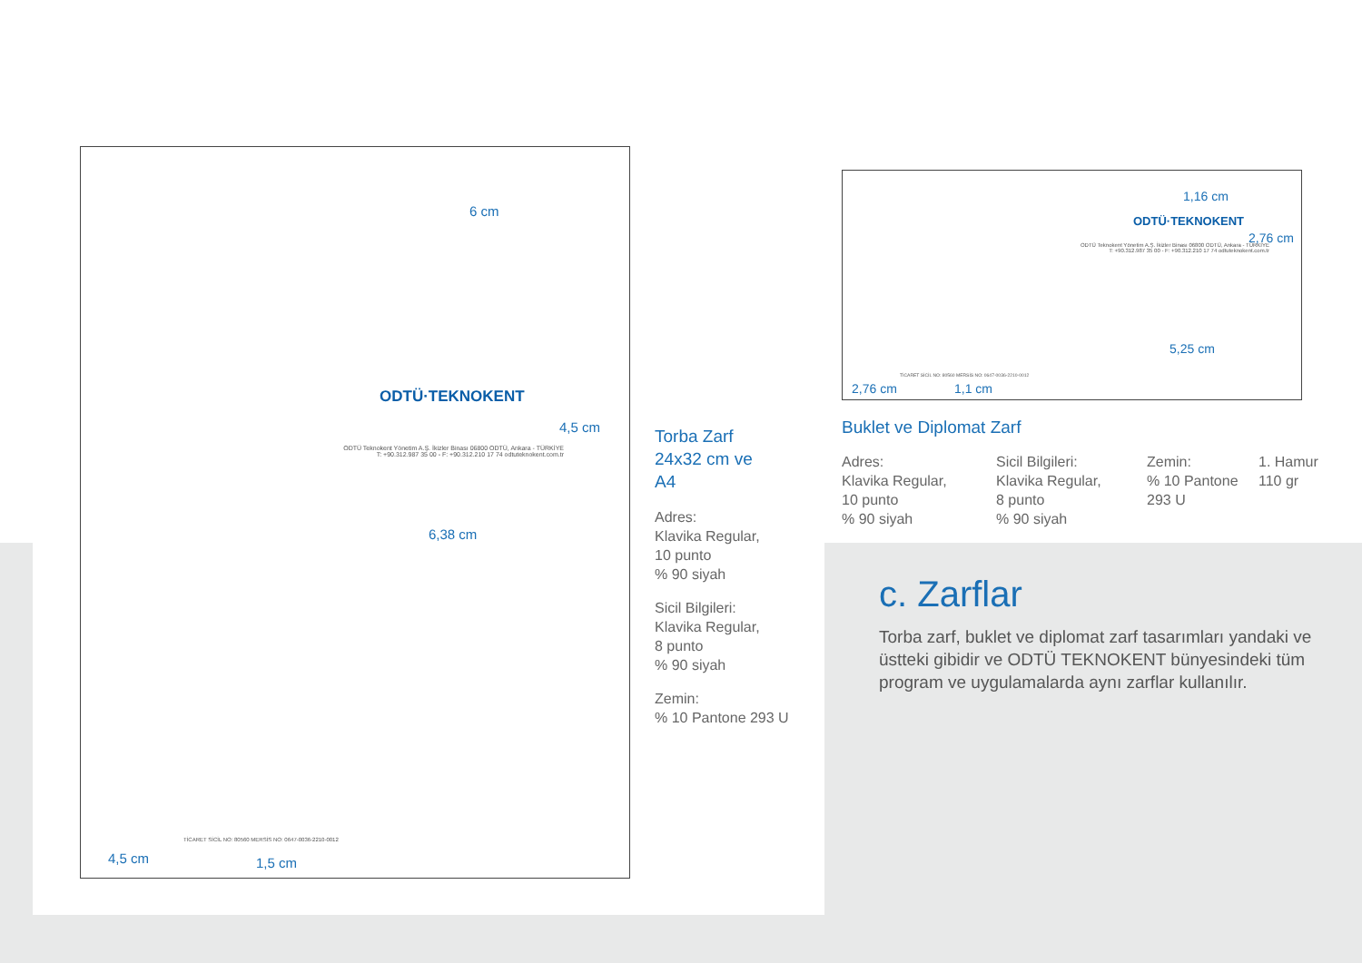6 cm
ODTÜ·TEKNOKENT
4,5 cm
ODTÜ Teknokent Yönetim A.Ş. İkizler Binası 06800 ODTÜ, Ankara - TÜRKİYE
T: +90.312.987 35 00 - F: +90.312.210 17 74 odtuteknokent.com.tr
6,38 cm
TİCARET SİCİL NO: 80560 MERSİS NO: 0647-0036-2210-0012
4,5 cm 1,5 cm
1,16 cm
ODTÜ·TEKNOKENT
2,76 cm
ODTÜ Teknokent Yönetim A.Ş. İkizler Binası 06800 ODTÜ, Ankara - TÜRKİYE
T: +90.312.987 35 00 - F: +90.312.210 17 74 odtuteknokent.com.tr
5,25 cm
TİCARET SİCİL NO: 80560 MERSİS NO: 0647-0036-2210-0012
2,76 cm 1,1 cm
Torba Zarf
24x32 cm ve
A4
Adres:
Klavika Regular,
10 punto
% 90 siyah
Sicil Bilgileri:
Klavika Regular,
8 punto
% 90 siyah
Zemin:
% 10 Pantone 293 U
Buklet ve Diplomat Zarf
Adres:
Klavika Regular,
10 punto
% 90 siyah
Sicil Bilgileri:
Klavika Regular,
8 punto
% 90 siyah
Zemin:
% 10 Pantone
293 U
1. Hamur
110 gr
c. Zarflar
Torba zarf, buklet ve diplomat zarf tasarımları yandaki ve üstteki gibidir ve ODTÜ TEKNOKENT bünyesindeki tüm program ve uygulamalarda aynı zarflar kullanılır.